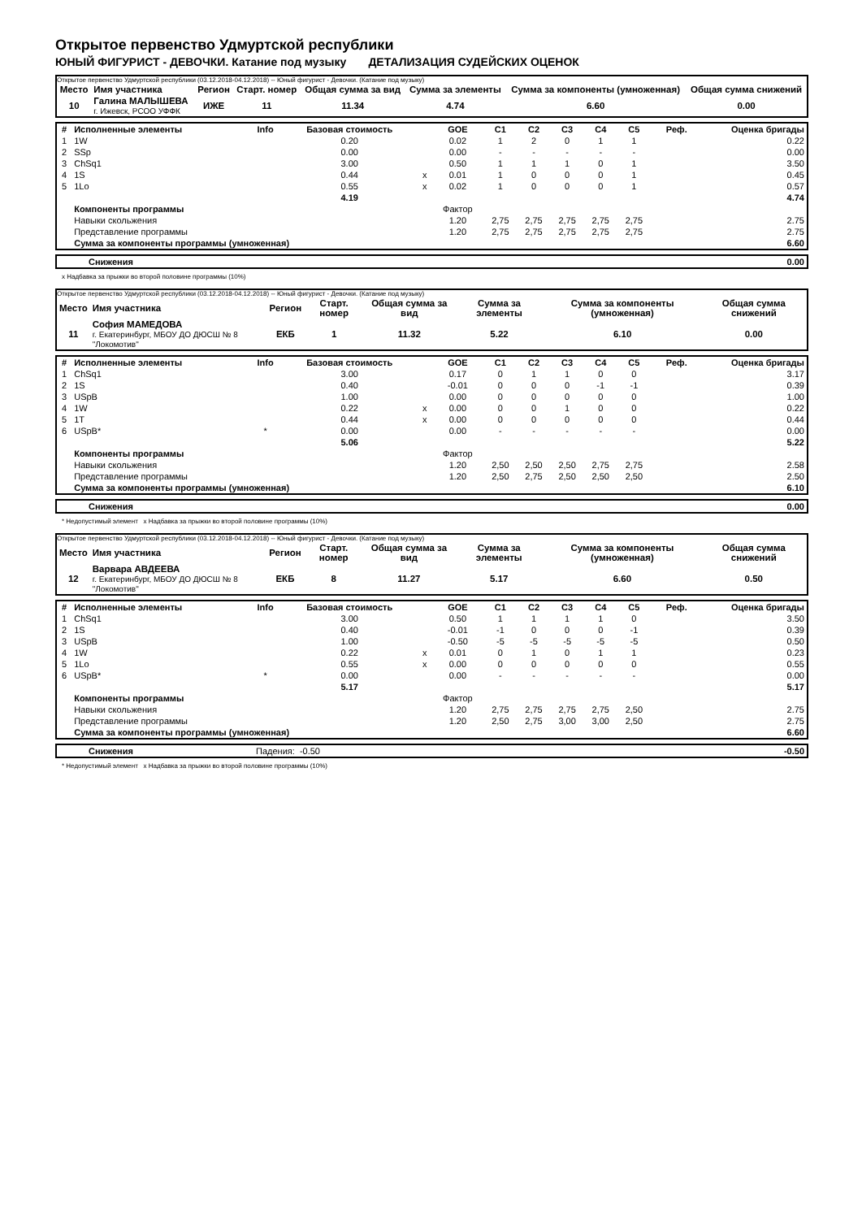Открытое первенство Удмуртской республики
ЮНЫЙ ФИГУРИСТ - ДЕВОЧКИ. Катание под музыку ДЕТАЛИЗАЦИЯ СУДЕЙСКИХ ОЦЕНОК
Открытое первенство Удмуртской республики (03.12.2018-04.12.2018) -- Юный фигурист - Девочки. (Катание под музыку)
| Место | Имя участника | Регион | Старт. номер | Общая сумма за вид | Сумма за элементы | Сумма за компоненты (умноженная) | Общая сумма снижений |
| --- | --- | --- | --- | --- | --- | --- | --- |
| 10 | Галина МАЛЫШЕВА г. Ижевск, РСОО УФФК | ИЖЕ | 11 | 11.34 | 4.74 | 6.60 | 0.00 |
| # | Исполненные элементы | Info | Базовая стоимость | | GOE | C1 | C2 | C3 | C4 | C5 | Реф. | Оценка бригады |
| --- | --- | --- | --- | --- | --- | --- | --- | --- | --- | --- | --- | --- |
| 1 | 1W | | 0.20 | | 0.02 | 1 | 2 | 0 | 1 | 1 | | 0.22 |
| 2 | SSp | | 0.00 | | 0.00 | - | - | - | - | - | | 0.00 |
| 3 | ChSq1 | | 3.00 | | 0.50 | 1 | 1 | 1 | 0 | 1 | | 3.50 |
| 4 | 1S | | 0.44 | x | 0.01 | 1 | 0 | 0 | 0 | 1 | | 0.45 |
| 5 | 1Lo | | 0.55 | x | 0.02 | 1 | 0 | 0 | 0 | 1 | | 0.57 |
| | | | 4.19 | | | | | | | | | 4.74 |
| | Компоненты программы | | | | Фактор | | | | | | | |
| | Навыки скольжения | | | | 1.20 | 2,75 | 2,75 | 2,75 | 2,75 | 2,75 | | 2.75 |
| | Представление программы | | | | 1.20 | 2,75 | 2,75 | 2,75 | 2,75 | 2,75 | | 2.75 |
| | Сумма за компоненты программы (умноженная) | | | | | | | | | | | 6.60 |
| | Снижения | 0.00 |
x Надбавка за прыжки во второй половине программы (10%)
Открытое первенство Удмуртской республики (03.12.2018-04.12.2018) -- Юный фигурист - Девочки. (Катание под музыку)
| Место | Имя участника | Регион | Старт. номер | Общая сумма за вид | Сумма за элементы | Сумма за компоненты (умноженная) | Общая сумма снижений |
| --- | --- | --- | --- | --- | --- | --- | --- |
| 11 | София МАМЕДОВА г. Екатеринбург, МБОУ ДО ДЮСШ № 8 "Локомотив" | ЕКБ | 1 | 11.32 | 5.22 | 6.10 | 0.00 |
| # | Исполненные элементы | Info | Базовая стоимость | | GOE | C1 | C2 | C3 | C4 | C5 | Реф. | Оценка бригады |
| --- | --- | --- | --- | --- | --- | --- | --- | --- | --- | --- | --- | --- |
| 1 | ChSq1 | | 3.00 | | 0.17 | 0 | 1 | 1 | 0 | 0 | | 3.17 |
| 2 | 1S | | 0.40 | | -0.01 | 0 | 0 | 0 | -1 | -1 | | 0.39 |
| 3 | USpB | | 1.00 | | 0.00 | 0 | 0 | 0 | 0 | 0 | | 1.00 |
| 4 | 1W | | 0.22 | x | 0.00 | 0 | 0 | 1 | 0 | 0 | | 0.22 |
| 5 | 1T | | 0.44 | x | 0.00 | 0 | 0 | 0 | 0 | 0 | | 0.44 |
| 6 | USpB* | * | 0.00 | | 0.00 | - | - | - | - | - | | 0.00 |
| | | | 5.06 | | | | | | | | | 5.22 |
| | Компоненты программы | | | | Фактор | | | | | | | |
| | Навыки скольжения | | | | 1.20 | 2,50 | 2,50 | 2,50 | 2,75 | 2,75 | | 2.58 |
| | Представление программы | | | | 1.20 | 2,50 | 2,75 | 2,50 | 2,50 | 2,50 | | 2.50 |
| | Сумма за компоненты программы (умноженная) | | | | | | | | | | | 6.10 |
| | Снижения | 0.00 |
* Недопустимый элемент x Надбавка за прыжки во второй половине программы (10%)
Открытое первенство Удмуртской республики (03.12.2018-04.12.2018) -- Юный фигурист - Девочки. (Катание под музыку)
| Место | Имя участника | Регион | Старт. номер | Общая сумма за вид | Сумма за элементы | Сумма за компоненты (умноженная) | Общая сумма снижений |
| --- | --- | --- | --- | --- | --- | --- | --- |
| 12 | Варвара АВДЕЕВА г. Екатеринбург, МБОУ ДО ДЮСШ № 8 "Локомотив" | ЕКБ | 8 | 11.27 | 5.17 | 6.60 | 0.50 |
| # | Исполненные элементы | Info | Базовая стоимость | | GOE | C1 | C2 | C3 | C4 | C5 | Реф. | Оценка бригады |
| --- | --- | --- | --- | --- | --- | --- | --- | --- | --- | --- | --- | --- |
| 1 | ChSq1 | | 3.00 | | 0.50 | 1 | 1 | 1 | 1 | 0 | | 3.50 |
| 2 | 1S | | 0.40 | | -0.01 | -1 | 0 | 0 | 0 | -1 | | 0.39 |
| 3 | USpB | | 1.00 | | -0.50 | -5 | -5 | -5 | -5 | -5 | | 0.50 |
| 4 | 1W | | 0.22 | x | 0.01 | 0 | 1 | 0 | 1 | 1 | | 0.23 |
| 5 | 1Lo | | 0.55 | x | 0.00 | 0 | 0 | 0 | 0 | 0 | | 0.55 |
| 6 | USpB* | * | 0.00 | | 0.00 | - | - | - | - | - | | 0.00 |
| | | | 5.17 | | | | | | | | | 5.17 |
| | Компоненты программы | | | | Фактор | | | | | | | |
| | Навыки скольжения | | | | 1.20 | 2,75 | 2,75 | 2,75 | 2,75 | 2,50 | | 2.75 |
| | Представление программы | | | | 1.20 | 2,50 | 2,75 | 3,00 | 3,00 | 2,50 | | 2.75 |
| | Сумма за компоненты программы (умноженная) | | | | | | | | | | | 6.60 |
| | Снижения | Падения: -0.50 | -0.50 |
* Недопустимый элемент x Надбавка за прыжки во второй половине программы (10%)